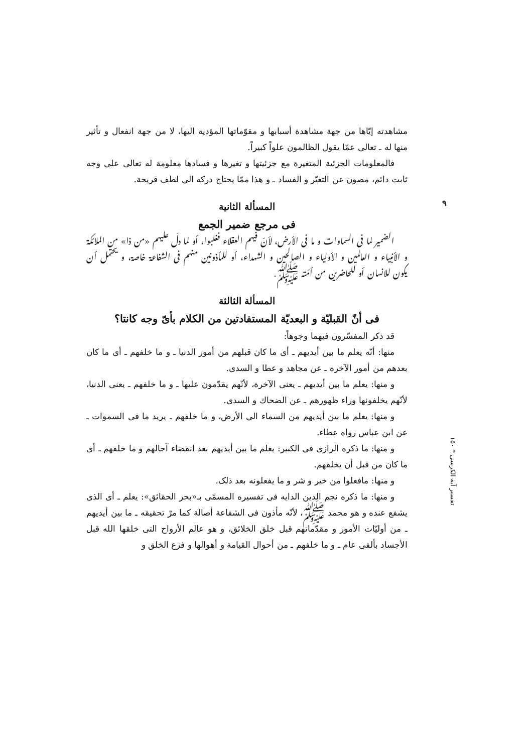٩
مشاهدته إيّاها من جهة مشاهدة أسبابها و مقوّماتها المؤدية اليها، لا من جهة انفعال و تأثير منها له ـ تعالى عمّا يقول الظالمون علواً كبيراً.
فالمعلومات الجزئية المتغيرة مع جزئيتها و تغيرها و فسادها معلومة له تعالى على وجه ثابت دائم، مصون عن التغيّر و الفساد ـ و هذا ممّا يحتاج دركه الى لطف قريحة.
المسألة الثانية
فى مرجع ضمير الجمع
الضمير لما فى السماوات و ما فى الأرض، لأنّ فيهم العقلاء فغلبوا، أو لما دلّ عليهم «من ذا» من الملائكة و الأنبياء و العالمين و الأولياء و الصالحين و الشهداء، أو للمأذونين منهم فى الشفاعة خاصة، و يحتمل أن يكون للانسان أو للحاضرين من أمّته ﷺ.
المسألة الثالثة
فى أنّ القبليّة و البعديّة المستفادتين من الكلام بأىّ وجه كانتا؟
قد ذكر المفسّرون فيهما وجوهاً:
منها: أنّه يعلم ما بين أيديهم ـ أى ما كان قبلهم من أمور الدنيا ـ و ما خلفهم ـ أى ما كان بعدهم من أمور الآخرة ـ عن مجاهد و عطا و السدى.
و منها: يعلم ما بين أيديهم ـ يعنى الآخرة، لأنّهم يقدّمون عليها ـ و ما خلفهم ـ يعنى الدنيا، لأنّهم يخلفونها وراء ظهورهم ـ عن الضحاك و السدى.
و منها: يعلم ما بين أيديهم من السماء الى الأرض، و ما خلفهم ـ يريد ما فى السموات ـ عن ابن عباس رواه عطاء.
و منها: ما ذكره الرازى فى الكبير: يعلم ما بين أيديهم بعد انقضاء آجالهم و ما خلفهم ـ أى ما كان من قبل أن يخلقهم.
و منها: مافعلوا من خير و شر و ما يفعلونه بعد ذلک.
و منها: ما ذكره نجم الدين الدايه فى تفسيره المسمّى بـ«بحر الحقائق»: يعلم ـ أى الذى يشفع عنده و هو محمد ﷺ، لأنّه مأذون فى الشفاعة أصالة كما مرّ تحقيقه ـ ما بين أيديهم ـ من أوليّات الأمور و مقدّماتهم قبل خلق الخلائق، و هو عالم الأرواح التى خلقها الله قبل الأجساد بألفى عام ـ و ما خلفهم ـ من أحوال القيامة و أهوالها و فزع الخلق و
تفسير آية الكرسى * ١٥٠